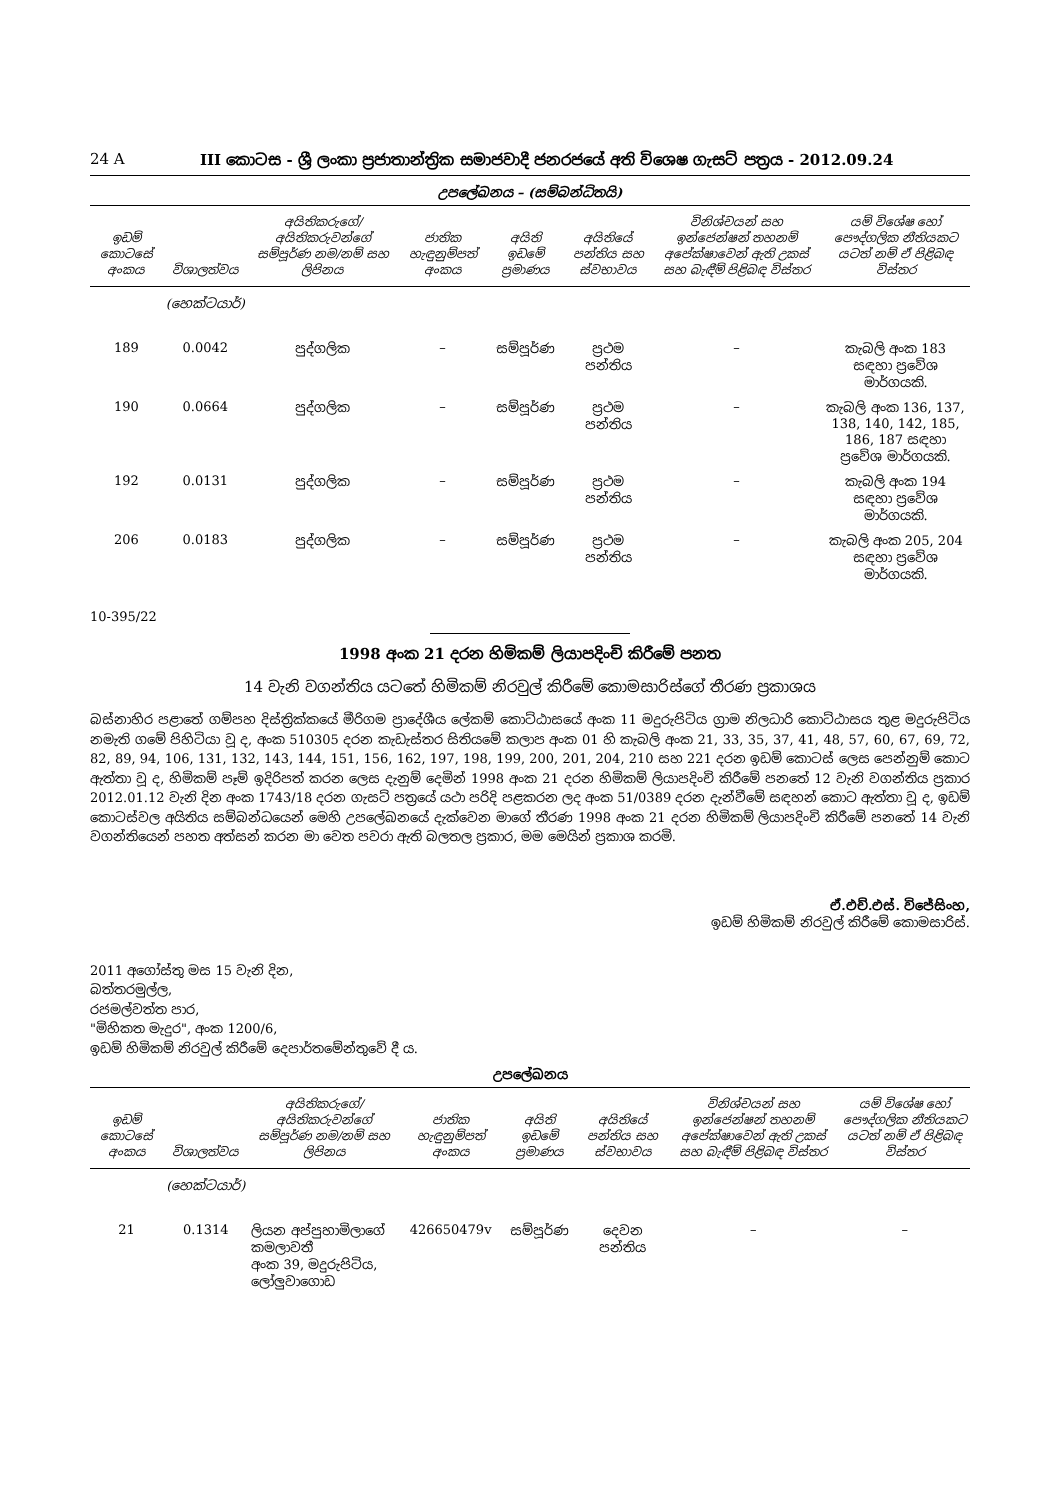24 A III කොටස - ශ්‍රී ලංකා ප්‍රජාතාන්ත්‍රික සමාජවාදී ජනරජයේ අති විශෙෂ ගැසට් පත්‍රය - 2012.09.24
උපලේඛනය – (සම්බන්ධිතයි)
| ඉඩම් කොටසේ අංකය | විශාලත්වය | අයිතිකරුගේ/අයිතිකරුවන්ගේ සම්පූර්ණ නම/නම් සහ ලිපිනය | ජාතික හැඳුනුම්පත් අංකය | අයිති ඉඩමේ ප්‍රමාණය | අයිතියේ පන්තිය සහ ස්වභාවය | විනිශ්චයන් සහ ඉන්ජෙන්ෂන් තහනම් අපේක්ෂාවෙන් ඇති උකස් සහ බැඳීම් පිළිබඳ විස්තර | යම් විශේෂ හෝ පෞද්ගලික නීතියකට යටත් නම් ඒ පිළිබඳ විස්තර |
| --- | --- | --- | --- | --- | --- | --- | --- |
| | (හෙක්ටයාර්) | | | | | | |
| 189 | 0.0042 | පුද්ගලික | – | සම්පූර්ණ | ප්‍රථම පන්තිය | – | කැබලි අංක 183 සඳහා ප්‍රවේශ මාර්ගයකි. |
| 190 | 0.0664 | පුද්ගලික | – | සම්පූර්ණ | ප්‍රථම පන්තිය | – | කැබලි අංක 136, 137, 138, 140, 142, 185, 186, 187 සඳහා ප්‍රවේශ මාර්ගයකි. |
| 192 | 0.0131 | පුද්ගලික | – | සම්පූර්ණ | ප්‍රථම පන්තිය | – | කැබලි අංක 194 සඳහා ප්‍රවේශ මාර්ගයකි. |
| 206 | 0.0183 | පුද්ගලික | – | සම්පූර්ණ | ප්‍රථම පන්තිය | – | කැබලි අංක 205, 204 සඳහා ප්‍රවේශ මාර්ගයකි. |
10-395/22
1998 අංක 21 දරන හිමිකම් ලියාපදිංචි කිරීමේ පනත
14 වැනි වගන්තිය යටතේ හිමිකම් නිරවුල් කිරීමේ කොමසාරිස්ගේ තීරණ ප්‍රකාශය
බස්නාහිර පළාතේ ගම්පහ දිස්ත්‍රික්කයේ මීරිගම ප්‍රාදේශීය ලේකම් කොට්ඨාසයේ අංක 11 මදුරුපිටිය ග්‍රාම නිලධාරි කොට්ඨාසය තුළ මදුරුපිටිය නමැති ගමේ පිහිටියා වූ ද, අංක 510305 දරන කැඩැස්තර සිතියමේ කලාප අංක 01 හි කැබලි අංක 21, 33, 35, 37, 41, 48, 57, 60, 67, 69, 72, 82, 89, 94, 106, 131, 132, 143, 144, 151, 156, 162, 197, 198, 199, 200, 201, 204, 210 සහ 221 දරන ඉඩම් කොටස් ලෙස පෙන්නුම් කොට ඇත්තා වූ ද, හිමිකම් පෑම් ඉදිරිපත් කරන ලෙස දැනුම් දෙමින් 1998 අංක 21 දරන හිමිකම් ලියාපදිංචි කිරීමේ පනතේ 12 වැනි වගන්තිය ප්‍රකාර 2012.01.12 වැනි දින අංක 1743/18 දරන ගැසට් පත්‍රයේ යථා පරිදි පළකරන ලද අංක 51/0389 දරන දැන්වීමේ සඳහන් කොට ඇත්තා වූ ද, ඉඩම් කොටස්වල අයිතිය සම්බන්ධයෙන් මෙහි උපලේඛනයේ දැක්වෙන මාගේ තීරණ 1998 අංක 21 දරන හිමිකම් ලියාපදිංචි කිරීමේ පනතේ 14 වැනි වගන්තියෙන් පහත අත්සන් කරන මා වෙත පවරා ඇති බලතල ප්‍රකාර, මම මෙයින් ප්‍රකාශ කරමි.
ඒ.එච්.එස්. විජේසිංහ,
ඉඩම් හිමිකම් නිරවුල් කිරීමේ කොමසාරිස්.
2011 අගෝස්තු මස 15 වැනි දින,
බත්තරමුල්ල,
රජමල්වත්ත පාර,
"මිහිකත මැදුර", අංක 1200/6,
ඉඩම් හිමිකම් නිරවුල් කිරීමේ දෙපාර්තමේන්තුවේ දී ය.
උපලේඛනය
| ඉඩම් කොටසේ අංකය | විශාලත්වය | අයිතිකරුගේ/අයිතිකරුවන්ගේ සම්පූර්ණ නම/නම් සහ ලිපිනය | ජාතික හැඳුනුම්පත් අංකය | අයිති ඉඩමේ ප්‍රමාණය | අයිතියේ පන්තිය සහ ස්වභාවය | විනිශ්චයන් සහ ඉන්ජෙන්ෂන් තහනම් අපේක්ෂාවෙන් ඇති උකස් සහ බැඳීම් පිළිබඳ විස්තර | යම් විශේෂ හෝ පෞද්ගලික නීතියකට යටත් නම් ඒ පිළිබඳ විස්තර |
| --- | --- | --- | --- | --- | --- | --- | --- |
| | (හෙක්ටයාර්) | | | | | | |
| 21 | 0.1314 | ලියන අප්පුහාමිලාගේ කමලාවතී අංක 39, මදුරුපිටිය, ලෝලුවාගොඩ | 426650479v | සම්පූර්ණ | දෙවන පන්තිය | – | – |